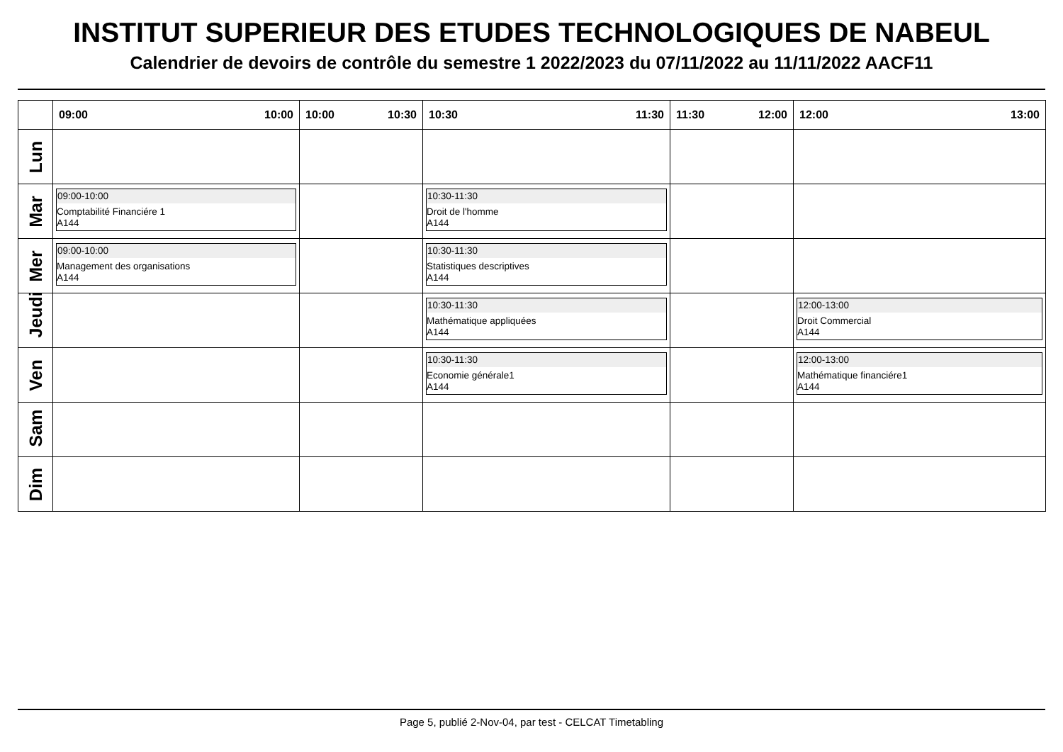INSTITUT SUPERIEUR DES ETUDES TECHNOLOGIQUES DE NABEUL
Calendrier de devoirs de contrôle du semestre 1 2022/2023 du 07/11/2022 au 11/11/2022 AACF11
| | 09:00 10:00 | 10:00 10:30 | 10:30 11:30 | 11:30 12:00 | 12:00 13:00 |
| --- | --- | --- | --- | --- | --- |
| Lun | | | | | |
| Mar | 09:00-10:00 Comptabilité Financiére 1 A144 | | 10:30-11:30 Droit de l'homme A144 | | |
| Mer | 09:00-10:00 Management des organisations A144 | | 10:30-11:30 Statistiques descriptives A144 | | |
| Jeudi | | | 10:30-11:30 Mathématique appliquées A144 | | 12:00-13:00 Droit Commercial A144 |
| Ven | | | 10:30-11:30 Economie générale1 A144 | | 12:00-13:00 Mathématique financiére1 A144 |
| Sam | | | | | |
| Dim | | | | | |
Page 5, publié 2-Nov-04, par test - CELCAT Timetabling